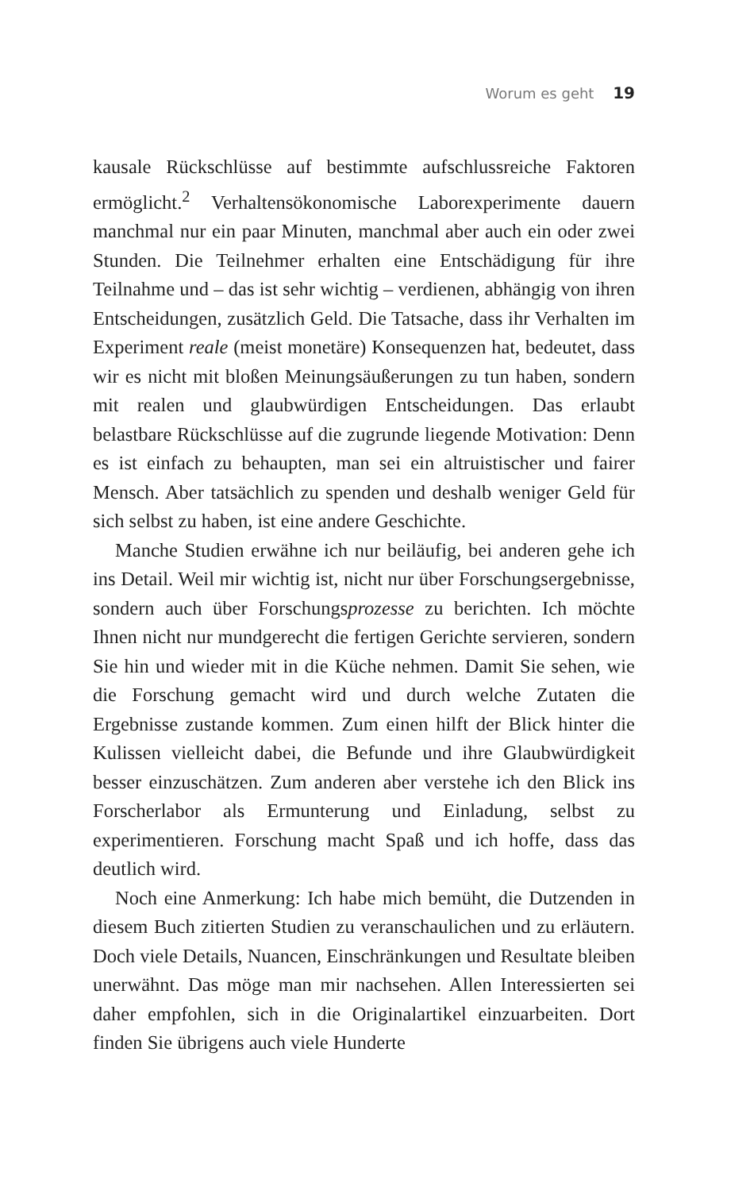Worum es geht 19
kausale Rückschlüsse auf bestimmte aufschlussreiche Faktoren ermöglicht.<sup>2</sup> Verhaltensökonomische Laborexperimente dauern manchmal nur ein paar Minuten, manchmal aber auch ein oder zwei Stunden. Die Teilnehmer erhalten eine Entschädigung für ihre Teilnahme und – das ist sehr wichtig – verdienen, abhängig von ihren Entscheidungen, zusätzlich Geld. Die Tatsache, dass ihr Verhalten im Experiment reale (meist monetäre) Konsequenzen hat, bedeutet, dass wir es nicht mit bloßen Meinungsäußerungen zu tun haben, sondern mit realen und glaubwürdigen Entscheidungen. Das erlaubt belastbare Rückschlüsse auf die zugrunde liegende Motivation: Denn es ist einfach zu behaupten, man sei ein altruistischer und fairer Mensch. Aber tatsächlich zu spenden und deshalb weniger Geld für sich selbst zu haben, ist eine andere Geschichte.
Manche Studien erwähne ich nur beiläufig, bei anderen gehe ich ins Detail. Weil mir wichtig ist, nicht nur über Forschungsergebnisse, sondern auch über Forschungsprozesse zu berichten. Ich möchte Ihnen nicht nur mundgerecht die fertigen Gerichte servieren, sondern Sie hin und wieder mit in die Küche nehmen. Damit Sie sehen, wie die Forschung gemacht wird und durch welche Zutaten die Ergebnisse zustande kommen. Zum einen hilft der Blick hinter die Kulissen vielleicht dabei, die Befunde und ihre Glaubwürdigkeit besser einzuschätzen. Zum anderen aber verstehe ich den Blick ins Forscherlabor als Ermunterung und Einladung, selbst zu experimentieren. Forschung macht Spaß und ich hoffe, dass das deutlich wird.
Noch eine Anmerkung: Ich habe mich bemüht, die Dutzenden in diesem Buch zitierten Studien zu veranschaulichen und zu erläutern. Doch viele Details, Nuancen, Einschränkungen und Resultate bleiben unerwähnt. Das möge man mir nachsehen. Allen Interessierten sei daher empfohlen, sich in die Originalartikel einzuarbeiten. Dort finden Sie übrigens auch viele Hunderte